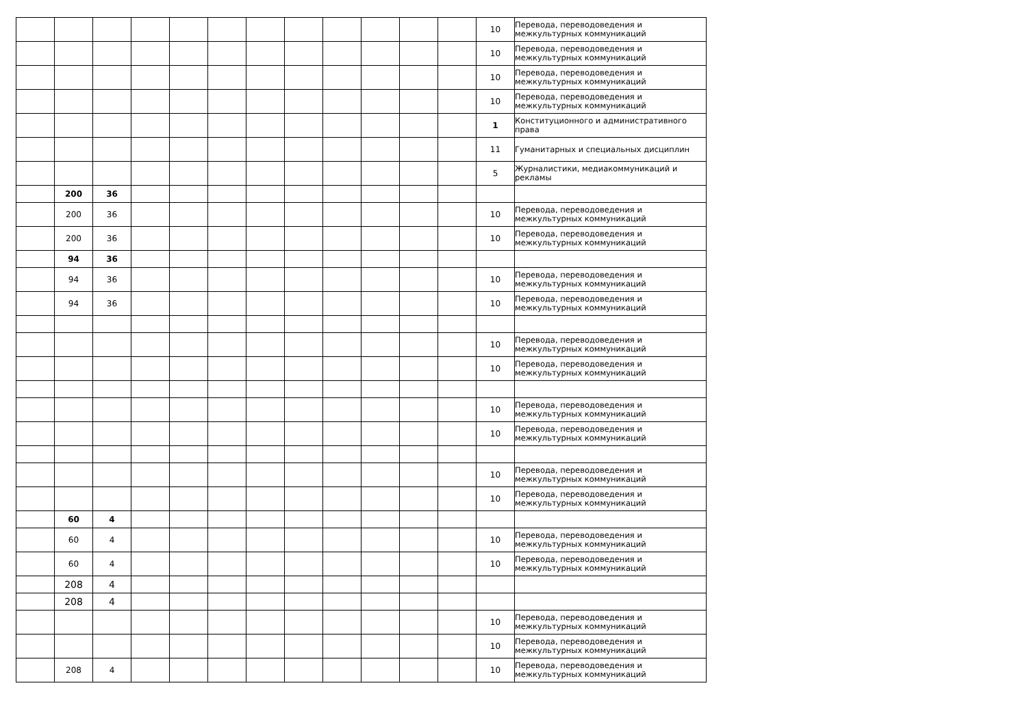| | | | | | | | | | | | | 10 | Перевода, переводоведения и межкультурных коммуникаций |
| | | | | | | | | | | | | 10 | Перевода, переводоведения и межкультурных коммуникаций |
| | | | | | | | | | | | | 10 | Перевода, переводоведения и межкультурных коммуникаций |
| | | | | | | | | | | | | 10 | Перевода, переводоведения и межкультурных коммуникаций |
| | | | | | | | | | | | | 1 | Конституционного и административного права |
| | | | | | | | | | | | | 11 | Гуманитарных и специальных дисциплин |
| | | | | | | | | | | | | 5 | Журналистики, медиакоммуникаций и рекламы |
| | 200 | 36 | | | | | | | | | | | |
| | 200 | 36 | | | | | | | | | | 10 | Перевода, переводоведения и межкультурных коммуникаций |
| | 200 | 36 | | | | | | | | | | 10 | Перевода, переводоведения и межкультурных коммуникаций |
| | 94 | 36 | | | | | | | | | | | |
| | 94 | 36 | | | | | | | | | | 10 | Перевода, переводоведения и межкультурных коммуникаций |
| | 94 | 36 | | | | | | | | | | 10 | Перевода, переводоведения и межкультурных коммуникаций |
| | | | | | | | | | | | | 10 | Перевода, переводоведения и межкультурных коммуникаций |
| | | | | | | | | | | | | 10 | Перевода, переводоведения и межкультурных коммуникаций |
| | | | | | | | | | | | | 10 | Перевода, переводоведения и межкультурных коммуникаций |
| | | | | | | | | | | | | 10 | Перевода, переводоведения и межкультурных коммуникаций |
| | | | | | | | | | | | | 10 | Перевода, переводоведения и межкультурных коммуникаций |
| | | | | | | | | | | | | 10 | Перевода, переводоведения и межкультурных коммуникаций |
| | 60 | 4 | | | | | | | | | | | |
| | 60 | 4 | | | | | | | | | | 10 | Перевода, переводоведения и межкультурных коммуникаций |
| | 60 | 4 | | | | | | | | | | 10 | Перевода, переводоведения и межкультурных коммуникаций |
| | 208 | 4 | | | | | | | | | | | |
| | 208 | 4 | | | | | | | | | | | |
| | | | | | | | | | | | | 10 | Перевода, переводоведения и межкультурных коммуникаций |
| | | | | | | | | | | | | 10 | Перевода, переводоведения и межкультурных коммуникаций |
| | 208 | 4 | | | | | | | | | | 10 | Перевода, переводоведения и межкультурных коммуникаций |